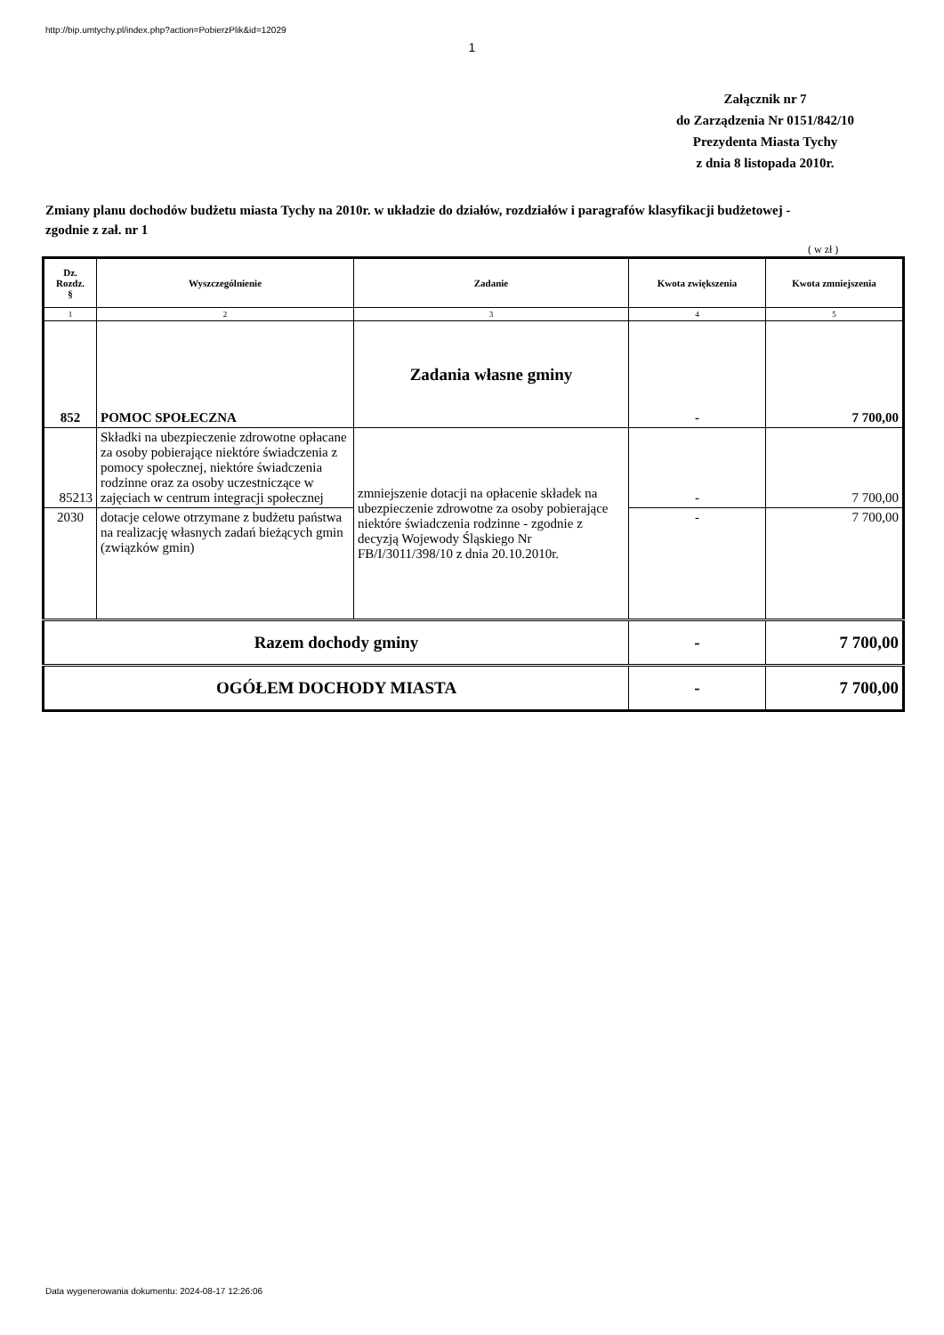http://bip.umtychy.pl/index.php?action=PobierzPlik&id=12029
1
Załącznik nr 7
do Zarządzenia Nr 0151/842/10
Prezydenta Miasta Tychy
z dnia 8 listopada 2010r.
Zmiany planu dochodów budżetu miasta Tychy na 2010r. w układzie do działów, rozdziałów i paragrafów klasyfikacji budżetowej - zgodnie z zał. nr 1
( w zł )
| Dz. Rozdz. § | Wyszczególnienie | Zadanie | Kwota zwiększenia | Kwota zmniejszenia |
| --- | --- | --- | --- | --- |
| 1 | 2 | 3 | 4 | 5 |
| 852 | POMOC SPOŁECZNA | Zadania własne gminy | - | 7 700,00 |
| 85213 | Składki na ubezpieczenie zdrowotne opłacane za osoby pobierające niektóre świadczenia z pomocy społecznej, niektóre świadczenia rodzinne oraz za osoby uczestniczące w zajęciach w centrum integracji społecznej | zmniejszenie dotacji na opłacenie składek na ubezpieczenie zdrowotne za osoby pobierające niektóre świadczenia rodzinne - zgodnie z decyzją Wojewody Śląskiego Nr FB/I/3011/398/10 z dnia 20.10.2010r. | - | 7 700,00 |
| 2030 | dotacje celowe otrzymane z budżetu państwa na realizację własnych zadań bieżących gmin (związków gmin) | | - | 7 700,00 |
| Razem dochody gminy | | | - | 7 700,00 |
| OGÓŁEM DOCHODY MIASTA | | | - | 7 700,00 |
Data wygenerowania dokumentu: 2024-08-17 12:26:06